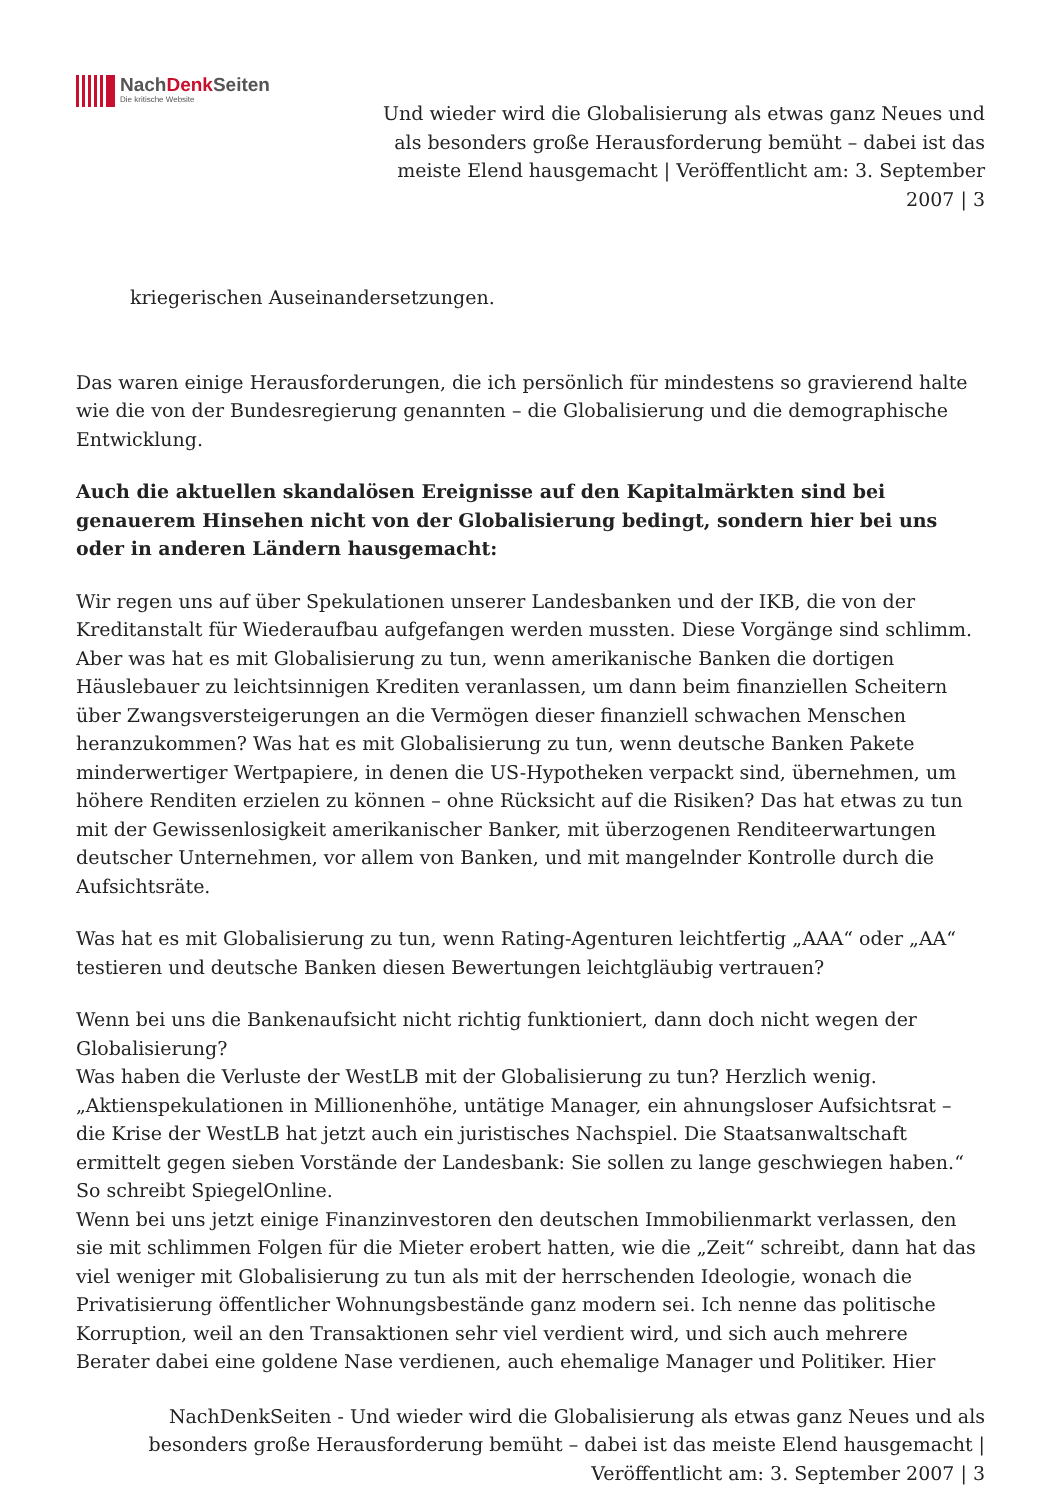NachDenk Seiten
Die kritische Website
Und wieder wird die Globalisierung als etwas ganz Neues und als besonders große Herausforderung bemüht – dabei ist das meiste Elend hausgemacht | Veröffentlicht am: 3. September 2007 | 3
kriegerischen Auseinandersetzungen.
Das waren einige Herausforderungen, die ich persönlich für mindestens so gravierend halte wie die von der Bundesregierung genannten – die Globalisierung und die demographische Entwicklung.
Auch die aktuellen skandalösen Ereignisse auf den Kapitalmärkten sind bei genauerem Hinsehen nicht von der Globalisierung bedingt, sondern hier bei uns oder in anderen Ländern hausgemacht:
Wir regen uns auf über Spekulationen unserer Landesbanken und der IKB, die von der Kreditanstalt für Wiederaufbau aufgefangen werden mussten. Diese Vorgänge sind schlimm. Aber was hat es mit Globalisierung zu tun, wenn amerikanische Banken die dortigen Häuslebauer zu leichtsinnigen Krediten veranlassen, um dann beim finanziellen Scheitern über Zwangsversteigerungen an die Vermögen dieser finanziell schwachen Menschen heranzukommen? Was hat es mit Globalisierung zu tun, wenn deutsche Banken Pakete minderwertiger Wertpapiere, in denen die US-Hypotheken verpackt sind, übernehmen, um höhere Renditen erzielen zu können – ohne Rücksicht auf die Risiken? Das hat etwas zu tun mit der Gewissenlosigkeit amerikanischer Banker, mit überzogenen Renditeerwartungen deutscher Unternehmen, vor allem von Banken, und mit mangelnder Kontrolle durch die Aufsichtsräte.
Was hat es mit Globalisierung zu tun, wenn Rating-Agenturen leichtfertig „AAA“ oder „AA“ testieren und deutsche Banken diesen Bewertungen leichtgläubig vertrauen?
Wenn bei uns die Bankenaufsicht nicht richtig funktioniert, dann doch nicht wegen der Globalisierung?
Was haben die Verluste der WestLB mit der Globalisierung zu tun? Herzlich wenig. „Aktienspekulationen in Millionenhöhe, untätige Manager, ein ahnungsloser Aufsichtsrat – die Krise der WestLB hat jetzt auch ein juristisches Nachspiel. Die Staatsanwaltschaft ermittelt gegen sieben Vorstände der Landesbank: Sie sollen zu lange geschwiegen haben.“ So schreibt SpiegelOnline.
Wenn bei uns jetzt einige Finanzinvestoren den deutschen Immobilienmarkt verlassen, den sie mit schlimmen Folgen für die Mieter erobert hatten, wie die „Zeit“ schreibt, dann hat das viel weniger mit Globalisierung zu tun als mit der herrschenden Ideologie, wonach die Privatisierung öffentlicher Wohnungsbestände ganz modern sei. Ich nenne das politische Korruption, weil an den Transaktionen sehr viel verdient wird, und sich auch mehrere Berater dabei eine goldene Nase verdienen, auch ehemalige Manager und Politiker. Hier
NachDenkSeiten - Und wieder wird die Globalisierung als etwas ganz Neues und als besonders große Herausforderung bemüht – dabei ist das meiste Elend hausgemacht | Veröffentlicht am: 3. September 2007 | 3